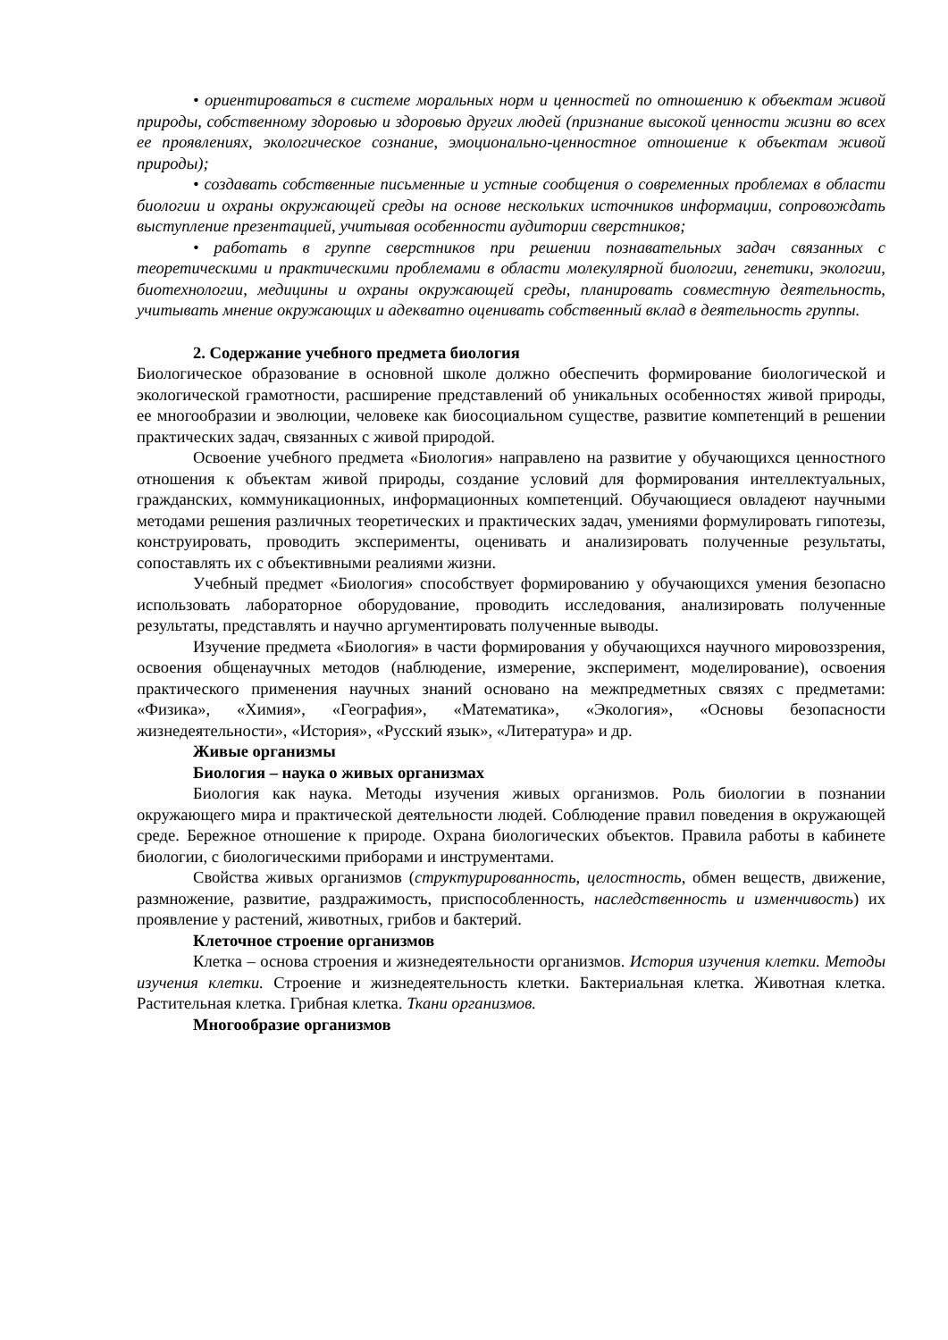• ориентироваться в системе моральных норм и ценностей по отношению к объектам живой природы, собственному здоровью и здоровью других людей (признание высокой ценности жизни во всех ее проявлениях, экологическое сознание, эмоционально-ценностное отношение к объектам живой природы);
• создавать собственные письменные и устные сообщения о современных проблемах в области биологии и охраны окружающей среды на основе нескольких источников информации, сопровождать выступление презентацией, учитывая особенности аудитории сверстников;
• работать в группе сверстников при решении познавательных задач связанных с теоретическими и практическими проблемами в области молекулярной биологии, генетики, экологии, биотехнологии, медицины и охраны окружающей среды, планировать совместную деятельность, учитывать мнение окружающих и адекватно оценивать собственный вклад в деятельность группы.
2. Содержание учебного предмета биология
Биологическое образование в основной школе должно обеспечить формирование биологической и экологической грамотности, расширение представлений об уникальных особенностях живой природы, ее многообразии и эволюции, человеке как биосоциальном существе, развитие компетенций в решении практических задач, связанных с живой природой.
Освоение учебного предмета «Биология» направлено на развитие у обучающихся ценностного отношения к объектам живой природы, создание условий для формирования интеллектуальных, гражданских, коммуникационных, информационных компетенций. Обучающиеся овладеют научными методами решения различных теоретических и практических задач, умениями формулировать гипотезы, конструировать, проводить эксперименты, оценивать и анализировать полученные результаты, сопоставлять их с объективными реалиями жизни.
Учебный предмет «Биология» способствует формированию у обучающихся умения безопасно использовать лабораторное оборудование, проводить исследования, анализировать полученные результаты, представлять и научно аргументировать полученные выводы.
Изучение предмета «Биология» в части формирования у обучающихся научного мировоззрения, освоения общенаучных методов (наблюдение, измерение, эксперимент, моделирование), освоения практического применения научных знаний основано на межпредметных связях с предметами: «Физика», «Химия», «География», «Математика», «Экология», «Основы безопасности жизнедеятельности», «История», «Русский язык», «Литература» и др.
Живые организмы
Биология – наука о живых организмах
Биология как наука. Методы изучения живых организмов. Роль биологии в познании окружающего мира и практической деятельности людей. Соблюдение правил поведения в окружающей среде. Бережное отношение к природе. Охрана биологических объектов. Правила работы в кабинете биологии, с биологическими приборами и инструментами.
Свойства живых организмов (структурированность, целостность, обмен веществ, движение, размножение, развитие, раздражимость, приспособленность, наследственность и изменчивость) их проявление у растений, животных, грибов и бактерий.
Клеточное строение организмов
Клетка – основа строения и жизнедеятельности организмов. История изучения клетки. Методы изучения клетки. Строение и жизнедеятельность клетки. Бактериальная клетка. Животная клетка. Растительная клетка. Грибная клетка. Ткани организмов.
Многообразие организмов